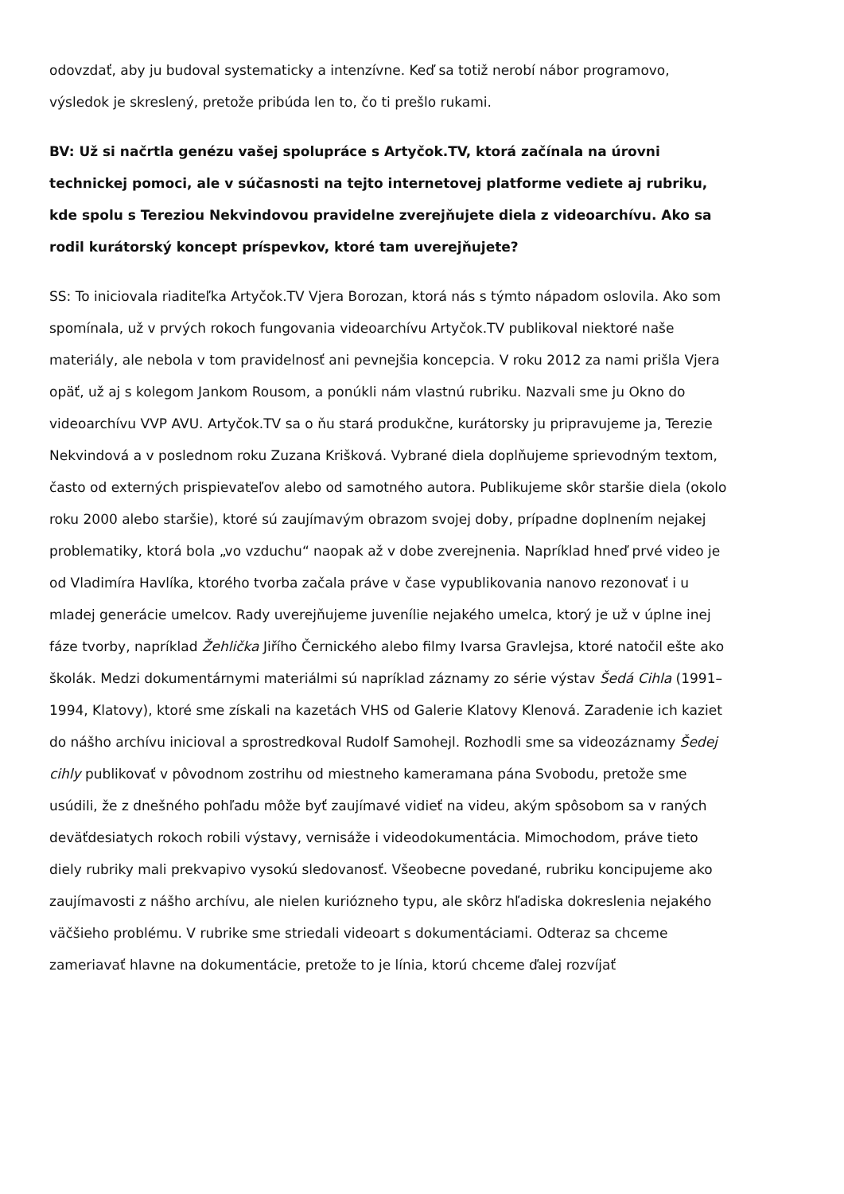odovzdať, aby ju budoval systematicky a intenzívne. Keď sa totiž nerobí nábor programovo, výsledok je skreslený, pretože pribúda len to, čo ti prešlo rukami.
BV: Už si načrtla genézu vašej spolupráce s Artyčok.TV, ktorá začínala na úrovni technickej pomoci, ale v súčasnosti na tejto internetovej platforme vediete aj rubriku, kde spolu s Tereziou Nekvindovou pravidelne zverejňujete diela z videoarchívu. Ako sa rodil kurátorský koncept príspevkov, ktoré tam uverejňujete?
SS: To iniciovala riaditeľka Artyčok.TV Vjera Borozan, ktorá nás s týmto nápadom oslovila. Ako som spomínala, už v prvých rokoch fungovania videoarchívu Artyčok.TV publikoval niektoré naše materiály, ale nebola v tom pravidelnosť ani pevnejšia koncepcia. V roku 2012 za nami prišla Vjera opäť, už aj s kolegom Jankom Rousom, a ponúkli nám vlastnú rubriku. Nazvali sme ju Okno do videoarchívu VVP AVU. Artyčok.TV sa o ňu stará produkčne, kurátorsky ju pripravujeme ja, Terezie Nekvindová a v poslednom roku Zuzana Krišková. Vybrané diela doplňujeme sprievodným textom, často od externých prispievateľov alebo od samotného autora. Publikujeme skôr staršie diela (okolo roku 2000 alebo staršie), ktoré sú zaujímavým obrazom svojej doby, prípadne doplnením nejakej problematiky, ktorá bola „vo vzduchu“ naopak až v dobe zverejnenia. Napríklad hneď prvé video je od Vladimíra Havlíka, ktorého tvorba začala práve v čase vypublikovania nanovo rezonovať i u mladej generácie umelcov. Rady uverejňujeme juvenílie nejakého umelca, ktorý je už v úplne inej fáze tvorby, napríklad Žehlička Jiřího Černického alebo filmy Ivarsa Gravlejsa, ktoré natočil ešte ako školák. Medzi dokumentárnymi materiálmi sú napríklad záznamy zo série výstav Šedá Cihla (1991–1994, Klatovy), ktoré sme získali na kazetách VHS od Galerie Klatovy Klenová. Zaradenie ich kaziet do nášho archívu inicioval a sprostredkoval Rudolf Samohejl. Rozhodli sme sa videozáznamy Šedej cihly publikovať v pôvodnom zostrihu od miestneho kameramana pána Svobodu, pretože sme usúdili, že z dnešného pohľadu môže byť zaujímavé vidieť na videu, akým spôsobom sa v raných deväťdesiatych rokoch robili výstavy, vernisáže i videodokumentácia. Mimochodom, práve tieto diely rubriky mali prekvapivo vysokú sledovanosť. Všeobecne povedané, rubriku koncipujeme ako zaujímavosti z nášho archívu, ale nielen kuriózneho typu, ale skôrz hľadiska dokreslenia nejakého väčšieho problému. V rubrike sme striedali videoart s dokumentáciami. Odteraz sa chceme zameriavať hlavne na dokumentácie, pretože to je línia, ktorú chceme ďalej rozvíjať